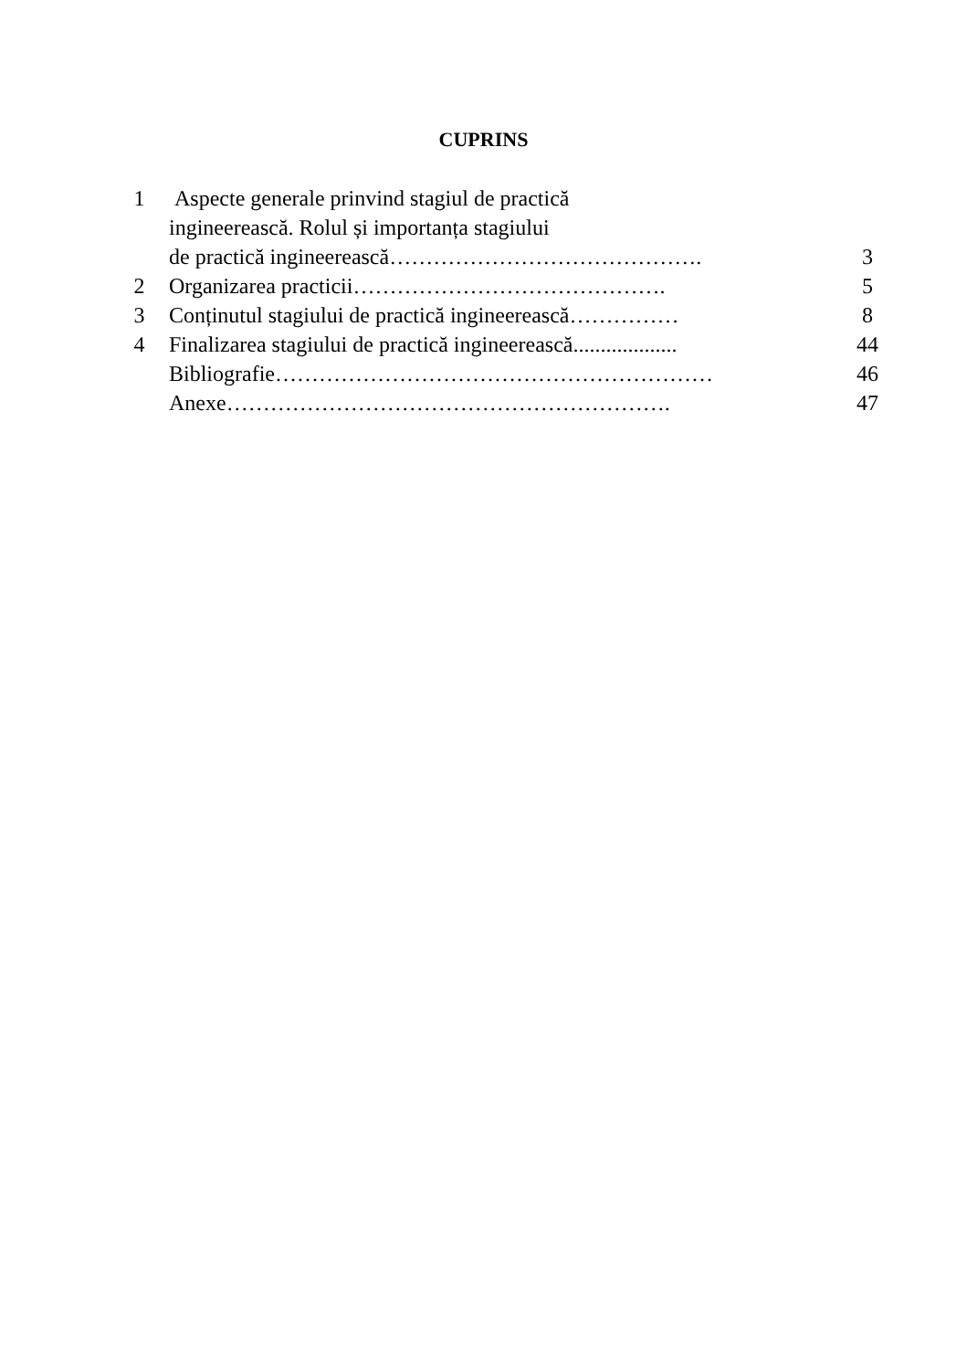CUPRINS
| 1 | Aspecte generale prinvind stagiul de practică ingineerească. Rolul și importanța stagiului de practică ingineerească……………………………………. | 3 |
| 2 | Organizarea practicii……………………………………. | 5 |
| 3 | Conținutul stagiului de practică ingineerească…………… | 8 |
| 4 | Finalizarea stagiului de practică ingineerească................... | 44 |
| | Bibliografie…………………………………………………… | 46 |
| | Anexe……………………………………………………. | 47 |